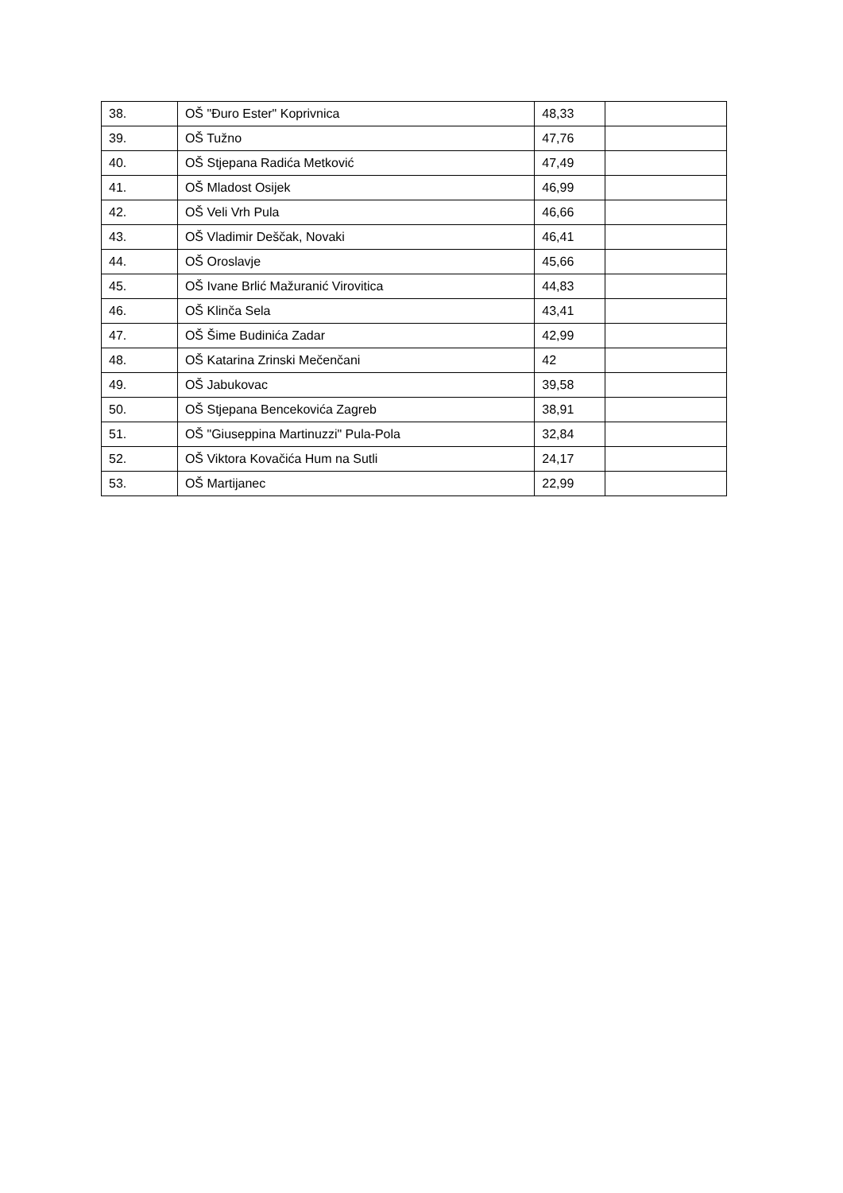| 38. | OŠ "Đuro Ester" Koprivnica | 48,33 | |
| 39. | OŠ Tužno | 47,76 | |
| 40. | OŠ Stjepana Radića Metković | 47,49 | |
| 41. | OŠ Mladost Osijek | 46,99 | |
| 42. | OŠ Veli Vrh Pula | 46,66 | |
| 43. | OŠ Vladimir Deščak, Novaki | 46,41 | |
| 44. | OŠ Oroslavje | 45,66 | |
| 45. | OŠ Ivane Brlić Mažuranić Virovitica | 44,83 | |
| 46. | OŠ Klinča Sela | 43,41 | |
| 47. | OŠ Šime Budinića Zadar | 42,99 | |
| 48. | OŠ Katarina Zrinski Mečenčani | 42 | |
| 49. | OŠ Jabukovac | 39,58 | |
| 50. | OŠ Stjepana Bencekovića Zagreb | 38,91 | |
| 51. | OŠ "Giuseppina Martinuzzi" Pula-Pola | 32,84 | |
| 52. | OŠ Viktora Kovačića Hum na Sutli | 24,17 | |
| 53. | OŠ Martijanec | 22,99 | |